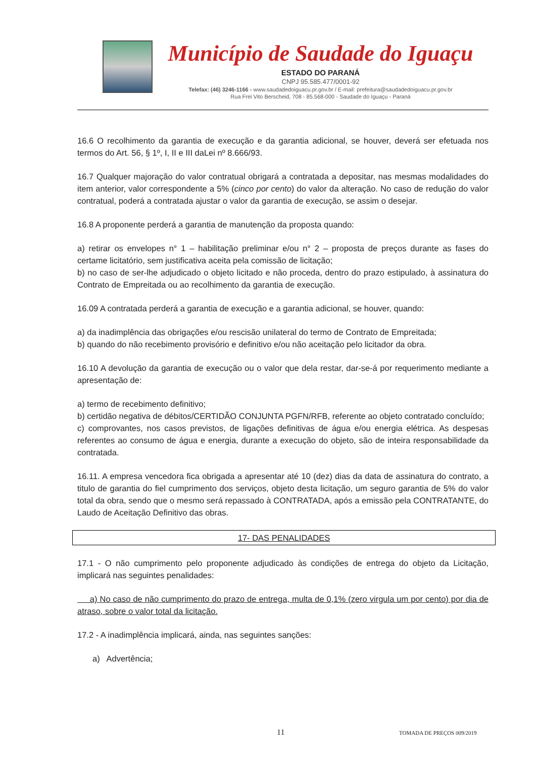Município de Saudade do Iguaçu
ESTADO DO PARANÁ
CNPJ 95.585.477/0001-92
Telefax: (46) 3246-1166 - www.saudadedoiguacu.pr.gov.br / E-mail: prefeitura@saudadedoiguacu.pr.gov.br
Rua Frei Vito Berscheid, 708 - 85.568-000 - Saudade do Iguaçu - Paraná
16.6 O recolhimento da garantia de execução e da garantia adicional, se houver, deverá ser efetuada nos termos do Art. 56, § 1º, I, II e III daLei nº 8.666/93.
16.7 Qualquer majoração do valor contratual obrigará a contratada a depositar, nas mesmas modalidades do item anterior, valor correspondente a 5% (cinco por cento) do valor da alteração. No caso de redução do valor contratual, poderá a contratada ajustar o valor da garantia de execução, se assim o desejar.
16.8 A proponente perderá a garantia de manutenção da proposta quando:
a) retirar os envelopes n° 1 – habilitação preliminar e/ou n° 2 – proposta de preços durante as fases do certame licitatório, sem justificativa aceita pela comissão de licitação;
b) no caso de ser-lhe adjudicado o objeto licitado e não proceda, dentro do prazo estipulado, à assinatura do Contrato de Empreitada ou ao recolhimento da garantia de execução.
16.09 A contratada perderá a garantia de execução e a garantia adicional, se houver, quando:
a) da inadimplência das obrigações e/ou rescisão unilateral do termo de Contrato de Empreitada;
b) quando do não recebimento provisório e definitivo e/ou não aceitação pelo licitador da obra.
16.10 A devolução da garantia de execução ou o valor que dela restar, dar-se-á por requerimento mediante a apresentação de:
a) termo de recebimento definitivo;
b) certidão negativa de débitos/CERTIDÃO CONJUNTA PGFN/RFB, referente ao objeto contratado concluído;
c) comprovantes, nos casos previstos, de ligações definitivas de água e/ou energia elétrica. As despesas referentes ao consumo de água e energia, durante a execução do objeto, são de inteira responsabilidade da contratada.
16.11. A empresa vencedora fica obrigada a apresentar até 10 (dez) dias da data de assinatura do contrato, a titulo de garantia do fiel cumprimento dos serviços, objeto desta licitação, um seguro garantia de 5% do valor total da obra, sendo que o mesmo será repassado à CONTRATADA, após a emissão pela CONTRATANTE, do Laudo de Aceitação Definitivo das obras.
17- DAS PENALIDADES
17.1 - O não cumprimento pelo proponente adjudicado às condições de entrega do objeto da Licitação, implicará nas seguintes penalidades:
a) No caso de não cumprimento do prazo de entrega, multa de 0,1% (zero virgula um por cento) por dia de atraso, sobre o valor total da licitação.
17.2 - A inadimplência implicará, ainda, nas seguintes sanções:
a) Advertência;
11 TOMADA DE PREÇOS 009/2019